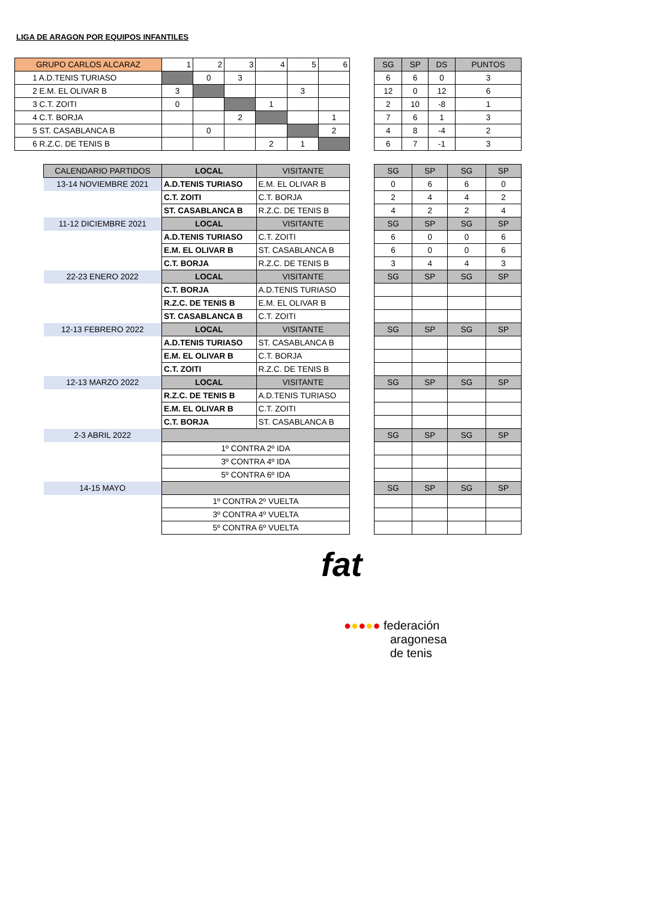LIGA DE ARAGON POR EQUIPOS INFANTILES
| GRUPO CARLOS ALCARAZ | 1 | 2 | 3 | 4 | 5 | 6 |
| --- | --- | --- | --- | --- | --- | --- |
| 1 A.D.TENIS TURIASO | | 0 | 3 | | | |
| 2 E.M. EL OLIVAR B | 3 | | | | 3 | |
| 3 C.T. ZOITI | 0 | | | 1 | | |
| 4 C.T. BORJA | | | 2 | | | 1 |
| 5 ST. CASABLANCA B | | 0 | | | | 2 |
| 6 R.Z.C. DE TENIS B | | | | 2 | 1 | |
| SG | SP | DS | PUNTOS |
| --- | --- | --- | --- |
| 6 | 6 | 0 | 3 |
| 12 | 0 | 12 | 6 |
| 2 | 10 | -8 | 1 |
| 7 | 6 | 1 | 3 |
| 4 | 8 | -4 | 2 |
| 6 | 7 | -1 | 3 |
| CALENDARIO PARTIDOS | LOCAL | VISITANTE |
| --- | --- | --- |
| 13-14 NOVIEMBRE 2021 | A.D.TENIS TURIASO | E.M. EL OLIVAR B |
| | C.T. ZOITI | C.T. BORJA |
| | ST. CASABLANCA B | R.Z.C. DE TENIS B |
| 11-12 DICIEMBRE 2021 | LOCAL | VISITANTE |
| | A.D.TENIS TURIASO | C.T. ZOITI |
| | E.M. EL OLIVAR B | ST. CASABLANCA B |
| | C.T. BORJA | R.Z.C. DE TENIS B |
| 22-23 ENERO 2022 | LOCAL | VISITANTE |
| | C.T. BORJA | A.D.TENIS TURIASO |
| | R.Z.C. DE TENIS B | E.M. EL OLIVAR B |
| | ST. CASABLANCA B | C.T. ZOITI |
| 12-13 FEBRERO 2022 | LOCAL | VISITANTE |
| | A.D.TENIS TURIASO | ST. CASABLANCA B |
| | E.M. EL OLIVAR B | C.T. BORJA |
| | C.T. ZOITI | R.Z.C. DE TENIS B |
| 12-13 MARZO 2022 | LOCAL | VISITANTE |
| | R.Z.C. DE TENIS B | A.D.TENIS TURIASO |
| | E.M. EL OLIVAR B | C.T. ZOITI |
| | C.T. BORJA | ST. CASABLANCA B |
| 2-3 ABRIL 2022 | | |
| | 1º CONTRA 2º IDA | |
| | 3º CONTRA 4º IDA | |
| | 5º CONTRA 6º IDA | |
| 14-15 MAYO | | |
| | 1º CONTRA 2º VUELTA | |
| | 3º CONTRA 4º VUELTA | |
| | 5º CONTRA 6º VUELTA | |
| SG | SP | SG | SP |
| --- | --- | --- | --- |
| 0 | 6 | 6 | 0 |
| 2 | 4 | 4 | 2 |
| 4 | 2 | 2 | 4 |
| SG | SP | SG | SP |
| 6 | 0 | 0 | 6 |
| 6 | 0 | 0 | 6 |
| 3 | 4 | 4 | 3 |
| SG | SP | SG | SP |
| SG | SP | SG | SP |
| SG | SP | SG | SP |
| SG | SP | SG | SP |
| SG | SP | SG | SP |
fat
●●●●● federación
aragonesa
de tenis